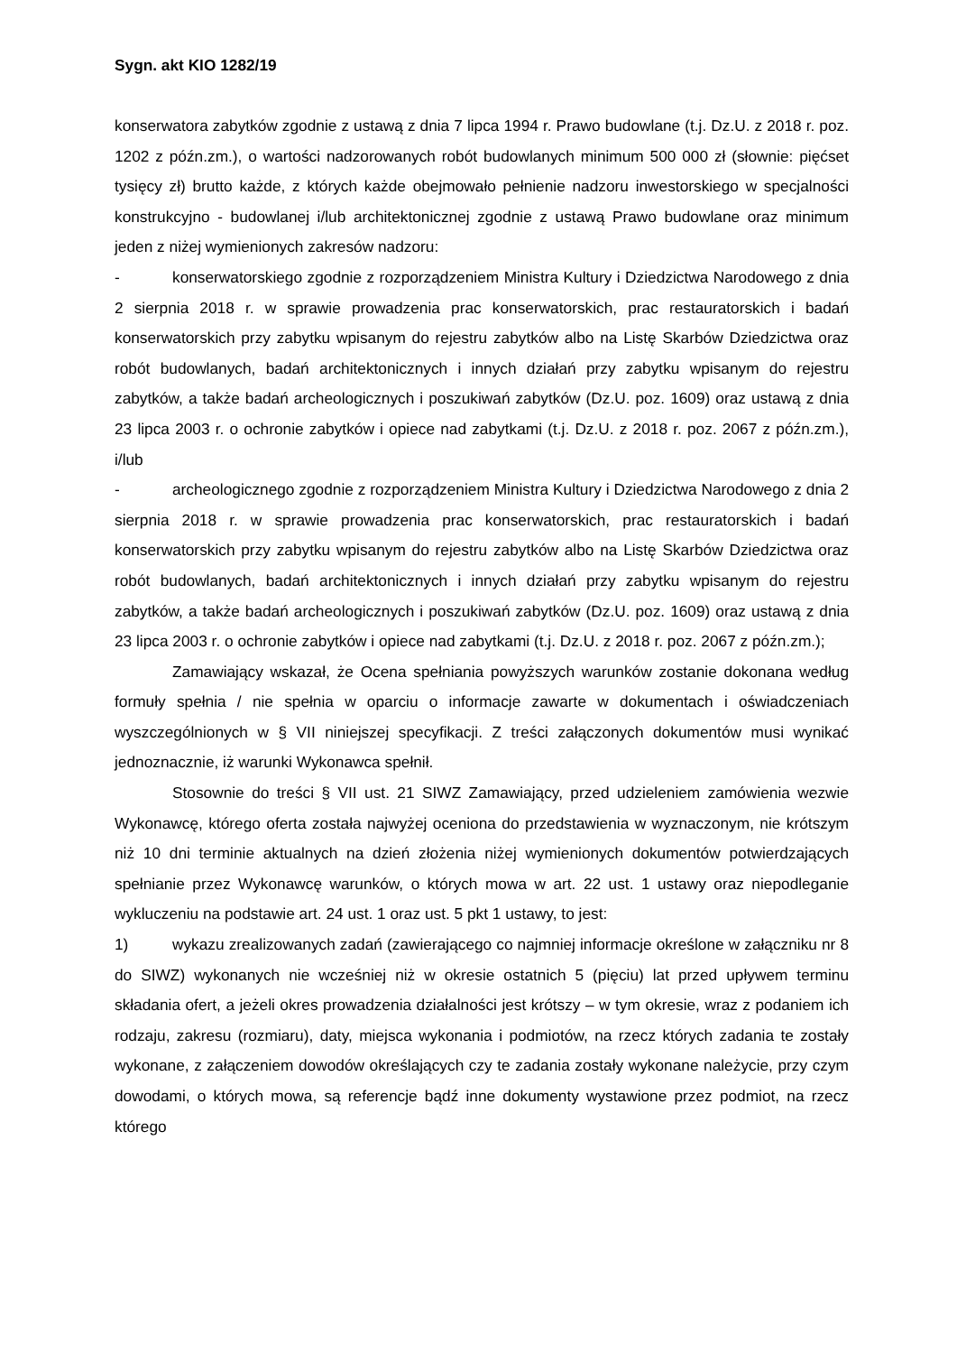Sygn. akt KIO 1282/19
konserwatora zabytków zgodnie z ustawą z dnia 7 lipca 1994 r. Prawo budowlane (t.j. Dz.U. z 2018 r. poz. 1202 z późn.zm.), o wartości nadzorowanych robót budowlanych minimum 500 000 zł (słownie: pięćset tysięcy zł) brutto każde, z których każde obejmowało pełnienie nadzoru inwestorskiego w specjalności konstrukcyjno - budowlanej i/lub architektonicznej zgodnie z ustawą Prawo budowlane oraz minimum jeden z niżej wymienionych zakresów nadzoru:
- konserwatorskiego zgodnie z rozporządzeniem Ministra Kultury i Dziedzictwa Narodowego z dnia 2 sierpnia 2018 r. w sprawie prowadzenia prac konserwatorskich, prac restauratorskich i badań konserwatorskich przy zabytku wpisanym do rejestru zabytków albo na Listę Skarbów Dziedzictwa oraz robót budowlanych, badań architektonicznych i innych działań przy zabytku wpisanym do rejestru zabytków, a także badań archeologicznych i poszukiwań zabytków (Dz.U. poz. 1609) oraz ustawą z dnia 23 lipca 2003 r. o ochronie zabytków i opiece nad zabytkami (t.j. Dz.U. z 2018 r. poz. 2067 z późn.zm.), i/lub
- archeologicznego zgodnie z rozporządzeniem Ministra Kultury i Dziedzictwa Narodowego z dnia 2 sierpnia 2018 r. w sprawie prowadzenia prac konserwatorskich, prac restauratorskich i badań konserwatorskich przy zabytku wpisanym do rejestru zabytków albo na Listę Skarbów Dziedzictwa oraz robót budowlanych, badań architektonicznych i innych działań przy zabytku wpisanym do rejestru zabytków, a także badań archeologicznych i poszukiwań zabytków (Dz.U. poz. 1609) oraz ustawą z dnia 23 lipca 2003 r. o ochronie zabytków i opiece nad zabytkami (t.j. Dz.U. z 2018 r. poz. 2067 z późn.zm.);
Zamawiający wskazał, że Ocena spełniania powyższych warunków zostanie dokonana według formuły spełnia / nie spełnia w oparciu o informacje zawarte w dokumentach i oświadczeniach wyszczególnionych w § VII niniejszej specyfikacji. Z treści załączonych dokumentów musi wynikać jednoznacznie, iż warunki Wykonawca spełnił.
Stosownie do treści § VII ust. 21 SIWZ Zamawiający, przed udzieleniem zamówienia wezwie Wykonawcę, którego oferta została najwyżej oceniona do przedstawienia w wyznaczonym, nie krótszym niż 10 dni terminie aktualnych na dzień złożenia niżej wymienionych dokumentów potwierdzających spełnianie przez Wykonawcę warunków, o których mowa w art. 22 ust. 1 ustawy oraz niepodleganie wykluczeniu na podstawie art. 24 ust. 1 oraz ust. 5 pkt 1 ustawy, to jest:
1) wykazu zrealizowanych zadań (zawierającego co najmniej informacje określone w załączniku nr 8 do SIWZ) wykonanych nie wcześniej niż w okresie ostatnich 5 (pięciu) lat przed upływem terminu składania ofert, a jeżeli okres prowadzenia działalności jest krótszy – w tym okresie, wraz z podaniem ich rodzaju, zakresu (rozmiaru), daty, miejsca wykonania i podmiotów, na rzecz których zadania te zostały wykonane, z załączeniem dowodów określających czy te zadania zostały wykonane należycie, przy czym dowodami, o których mowa, są referencje bądź inne dokumenty wystawione przez podmiot, na rzecz którego